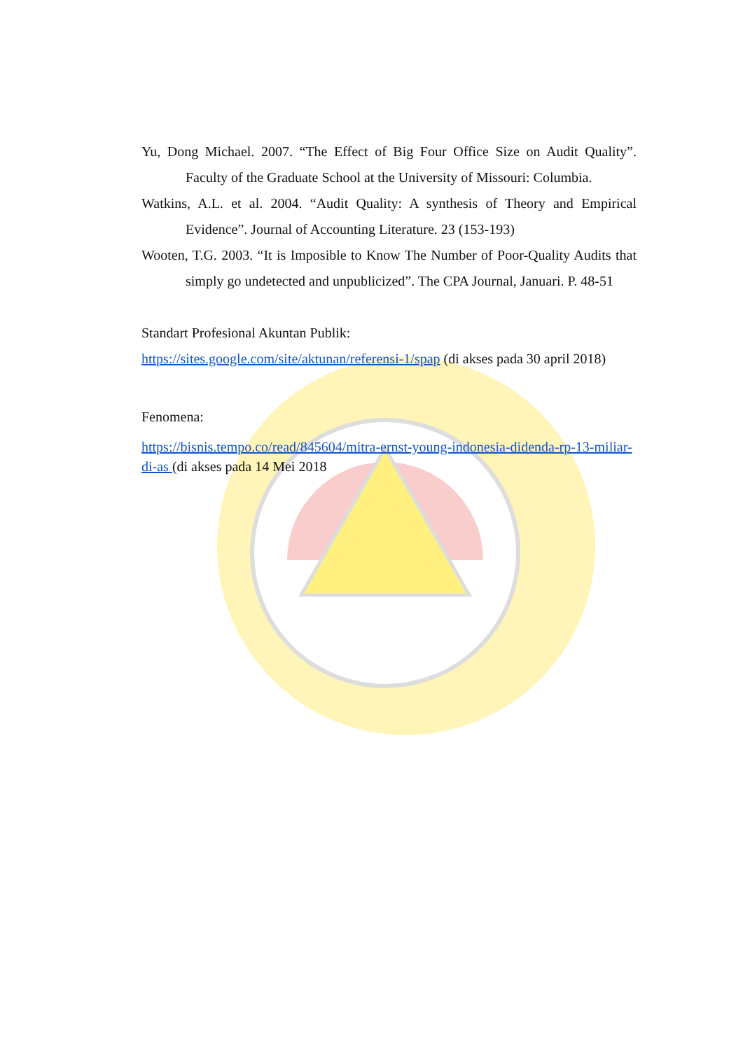Yu, Dong Michael. 2007. “The Effect of Big Four Office Size on Audit Quality”. Faculty of the Graduate School at the University of Missouri: Columbia.
Watkins, A.L. et al. 2004. “Audit Quality: A synthesis of Theory and Empirical Evidence”. Journal of Accounting Literature. 23 (153-193)
Wooten, T.G. 2003. “It is Imposible to Know The Number of Poor-Quality Audits that simply go undetected and unpublicized”. The CPA Journal, Januari. P. 48-51
Standart Profesional Akuntan Publik:
https://sites.google.com/site/aktunan/referensi-1/spap (di akses pada 30 april 2018)
Fenomena:
https://bisnis.tempo.co/read/845604/mitra-ernst-young-indonesia-didenda-rp-13-miliar-di-as (di akses pada 14 Mei 2018